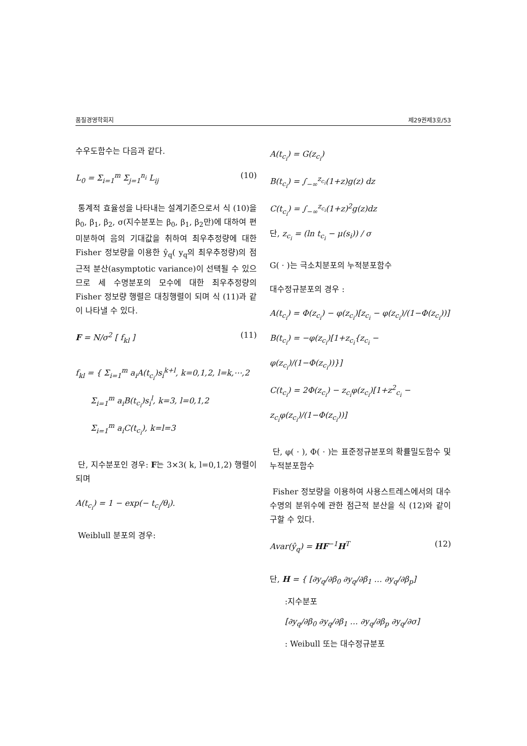품질경영학회지 제29권제3호/53
수우도함수는 다음과 같다.
L<sub>0</sub> = Σ<sub>i=1</sub><sup>m</sup> Σ<sub>j=1</sub><sup>n<sub>i</sub></sup> L<sub>ij</sub> (10)
통계적 효율성을 나타내는 설계기준으로서 식 (10)을 β<sub>0</sub>, β<sub>1</sub>, β<sub>2</sub>, σ(지수분포는 β<sub>0</sub>, β<sub>1</sub>, β<sub>2</sub>만)에 대하여 편미분하여 음의 기대값을 취하여 최우추정량에 대한 Fisher 정보량을 이용한 ŷ<sub>q</sub>( y<sub>q</sub>의 최우추정량)의 점근적 분산(asymptotic variance)이 선택될 수 있으므로 세 수명분포의 모수에 대한 최우추정량의 Fisher 정보량 행렬은 대칭행렬이 되며 식 (11)과 같이 나타낼 수 있다.
F = N/σ<sup>2</sup> [ f<sub>kl</sub> ] (11)
f<sub>kl</sub> = { Σ<sub>i=1</sub><sup>m</sup> a<sub>i</sub>A(t<sub>c<sub>i</sub></sub>)s<sub>i</sub><sup>k+l</sup>, k=0,1,2, l=k,⋯,2
Σ<sub>i=1</sub><sup>m</sup> a<sub>i</sub>B(t<sub>c<sub>i</sub></sub>)s<sub>i</sub><sup>l</sup>, k=3, l=0,1,2
Σ<sub>i=1</sub><sup>m</sup> a<sub>i</sub>C(t<sub>c<sub>i</sub></sub>), k=l=3
단, 지수분포인 경우: F는 3×3( k, l=0,1,2) 행렬이 되며
A(t<sub>c<sub>i</sub></sub>) = 1 − exp(− t<sub>c<sub>i</sub></sub>/θ<sub>i</sub>).
Weiblull 분포의 경우:
A(t<sub>c<sub>i</sub></sub>) = G(z<sub>c<sub>i</sub></sub>)
B(t<sub>c<sub>i</sub></sub>) = ∫<sub>−∞</sub><sup>z<sub>c<sub>i</sub></sub></sup>(1+z)g(z) dz
C(t<sub>c<sub>i</sub></sub>) = ∫<sub>−∞</sub><sup>z<sub>c<sub>i</sub></sub></sup>(1+z)<sup>2</sup>g(z)dz
단, z<sub>c<sub>i</sub></sub> = (ln t<sub>c<sub>i</sub></sub> − μ(s<sub>i</sub>)) / σ
G( · )는 극소치분포의 누적분포함수
대수정규분포의 경우 :
A(t<sub>c<sub>i</sub></sub>) = Φ(z<sub>c<sub>i</sub></sub>) − φ(z<sub>c<sub>i</sub></sub>)[z<sub>c<sub>i</sub></sub> − φ(z<sub>c<sub>i</sub></sub>)/(1−Φ(z<sub>c<sub>i</sub></sub>))]
B(t<sub>c<sub>i</sub></sub>) = −φ(z<sub>c<sub>i</sub></sub>)[1+z<sub>c<sub>i</sub></sub>{z<sub>c<sub>i</sub></sub> − φ(z<sub>c<sub>i</sub></sub>)/(1−Φ(z<sub>c<sub>i</sub></sub>))}]
C(t<sub>c<sub>i</sub></sub>) = 2Φ(z<sub>c<sub>i</sub></sub>) − z<sub>c<sub>i</sub></sub>φ(z<sub>c<sub>i</sub></sub>)[1+z<sup>2</sup><sub>c<sub>i</sub></sub> − z<sub>c<sub>i</sub></sub>φ(z<sub>c<sub>i</sub></sub>)/(1−Φ(z<sub>c<sub>i</sub></sub>))]
단, φ( · ), Φ( · )는 표준정규분포의 확률밀도함수 및 누적분포함수
Fisher 정보량을 이용하여 사용스트레스에서의 대수수명의 분위수에 관한 점근적 분산을 식 (12)와 같이 구할 수 있다.
Avar(ŷ<sub>q</sub>) = HF<sup>−1</sup>H<sup>T</sup> (12)
단, H = { [∂y<sub>q</sub>/∂β<sub>0</sub> ∂y<sub>q</sub>/∂β<sub>1</sub> … ∂y<sub>q</sub>/∂β<sub>p</sub>]
:지수분포
[∂y<sub>q</sub>/∂β<sub>0</sub> ∂y<sub>q</sub>/∂β<sub>1</sub> … ∂y<sub>q</sub>/∂β<sub>p</sub> ∂y<sub>q</sub>/∂σ]
: Weibull 또는 대수정규분포